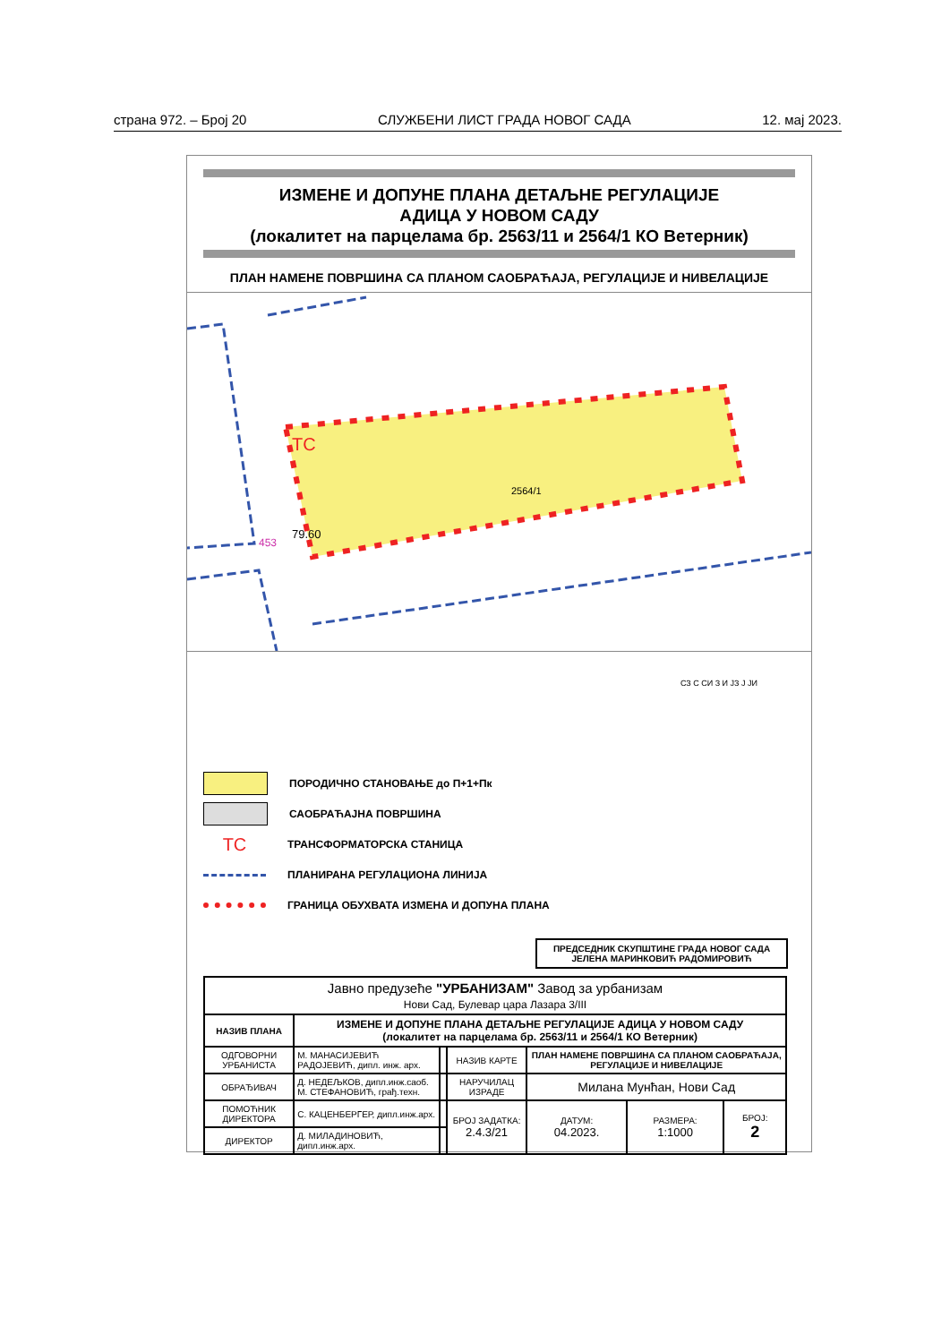страна 972. – Број 20 СЛУЖБЕНИ ЛИСТ ГРАДА НОВОГ САДА 12. мај 2023.
ИЗМЕНЕ И ДОПУНЕ ПЛАНА ДЕТАЉНЕ РЕГУЛАЦИЈЕ
АДИЦА У НОВОМ САДУ
(локалитет на парцелама бр. 2563/11 и 2564/1 КО Ветерник)
ПЛАН НАМЕНЕ ПОВРШИНА СА ПЛАНОМ САОБРАЋАЈА, РЕГУЛАЦИЈЕ И НИВЕЛАЦИЈЕ
ТС
2564/1
79.60
453
СЗ С СИ З И ЈЗ Ј ЈИ
ПОРОДИЧНО СТАНОВАЊЕ до П+1+Пк
САОБРАЋАЈНА ПОВРШИНА
ТС ТРАНСФОРМАТОРСКА СТАНИЦА
ПЛАНИРАНА РЕГУЛАЦИОНА ЛИНИЈА
ГРАНИЦА ОБУХВАТА ИЗМЕНА И ДОПУНА ПЛАНА
ПРЕДСЕДНИК СКУПШТИНЕ ГРАДА НОВОГ САДА
ЈЕЛЕНА МАРИНКОВИЋ РАДОМИРОВИЋ
| Јавно предузеће "УРБАНИЗАМ" Завод за урбанизам Нови Сад, Булевар цара Лазара 3/III | | | | | | |
| НАЗИВ ПЛАНА | ИЗМЕНЕ И ДОПУНЕ ПЛАНА ДЕТАЉНЕ РЕГУЛАЦИЈЕ АДИЦА У НОВОМ САДУ (локалитет на парцелама бр. 2563/11 и 2564/1 КО Ветерник) | | | | | |
| ОДГОВОРНИ УРБАНИСТА | М. МАНАСИЈЕВИЋ РАДОЈЕВИЋ, дипл. инж. арх. | | НАЗИВ КАРТЕ | ПЛАН НАМЕНЕ ПОВРШИНА СА ПЛАНОМ САОБРАЋАЈА, РЕГУЛАЦИЈЕ И НИВЕЛАЦИЈЕ | | |
| ОБРАЂИВАЧ | Д. НЕДЕЉКОВ, дипл.инж.саоб. М. СТЕФАНОВИЋ, грађ.техн. | | НАРУЧИЛАЦ ИЗРАДЕ | Милана Мунћан, Нови Сад | | |
| ПОМОЋНИК ДИРЕКТОРА | С. КАЦЕНБЕРГЕР, дипл.инж.арх. | | БРОЈ ЗАДАТКА: 2.4.3/21 | ДАТУМ: 04.2023. | РАЗМЕРА: 1:1000 | БРОЈ: 2 |
| ДИРЕКТОР | Д. МИЛАДИНОВИЋ, дипл.инж.арх. | | | | | |